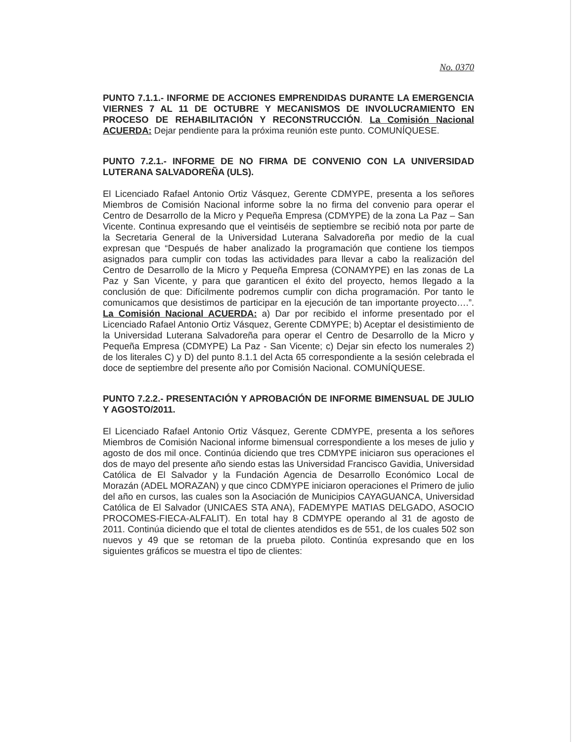No. 0370
PUNTO 7.1.1.- INFORME DE ACCIONES EMPRENDIDAS DURANTE LA EMERGENCIA VIERNES 7 AL 11 DE OCTUBRE Y MECANISMOS DE INVOLUCRAMIENTO EN PROCESO DE REHABILITACIÓN Y RECONSTRUCCIÓN. La Comisión Nacional ACUERDA: Dejar pendiente para la próxima reunión este punto. COMUNÍQUESE.
PUNTO 7.2.1.- INFORME DE NO FIRMA DE CONVENIO CON LA UNIVERSIDAD LUTERANA SALVADOREÑA (ULS).
El Licenciado Rafael Antonio Ortiz Vásquez, Gerente CDMYPE, presenta a los señores Miembros de Comisión Nacional informe sobre la no firma del convenio para operar el Centro de Desarrollo de la Micro y Pequeña Empresa (CDMYPE) de la zona La Paz – San Vicente. Continua expresando que el veintiséis de septiembre se recibió nota por parte de la Secretaria General de la Universidad Luterana Salvadoreña por medio de la cual expresan que “Después de haber analizado la programación que contiene los tiempos asignados para cumplir con todas las actividades para llevar a cabo la realización del Centro de Desarrollo de la Micro y Pequeña Empresa (CONAMYPE) en las zonas de La Paz y San Vicente, y para que garanticen el éxito del proyecto, hemos llegado a la conclusión de que: Difícilmente podremos cumplir con dicha programación. Por tanto le comunicamos que desistimos de participar en la ejecución de tan importante proyecto….”. La Comisión Nacional ACUERDA: a) Dar por recibido el informe presentado por el Licenciado Rafael Antonio Ortiz Vásquez, Gerente CDMYPE; b) Aceptar el desistimiento de la Universidad Luterana Salvadoreña para operar el Centro de Desarrollo de la Micro y Pequeña Empresa (CDMYPE) La Paz - San Vicente; c) Dejar sin efecto los numerales 2) de los literales C) y D) del punto 8.1.1 del Acta 65 correspondiente a la sesión celebrada el doce de septiembre del presente año por Comisión Nacional. COMUNÍQUESE.
PUNTO 7.2.2.- PRESENTACIÓN Y APROBACIÓN DE INFORME BIMENSUAL DE JULIO Y AGOSTO/2011.
El Licenciado Rafael Antonio Ortiz Vásquez, Gerente CDMYPE, presenta a los señores Miembros de Comisión Nacional informe bimensual correspondiente a los meses de julio y agosto de dos mil once. Continúa diciendo que tres CDMYPE iniciaron sus operaciones el dos de mayo del presente año siendo estas las Universidad Francisco Gavidia, Universidad Católica de El Salvador y la Fundación Agencia de Desarrollo Económico Local de Morazán (ADEL MORAZAN) y que cinco CDMYPE iniciaron operaciones el Primero de julio del año en cursos, las cuales son la Asociación de Municipios CAYAGUANCA, Universidad Católica de El Salvador (UNICAES STA ANA), FADEMYPE MATIAS DELGADO, ASOCIO PROCOMES-FIECA-ALFALIT). En total hay 8 CDMYPE operando al 31 de agosto de 2011. Continúa diciendo que el total de clientes atendidos es de 551, de los cuales 502 son nuevos y 49 que se retoman de la prueba piloto. Continúa expresando que en los siguientes gráficos se muestra el tipo de clientes: